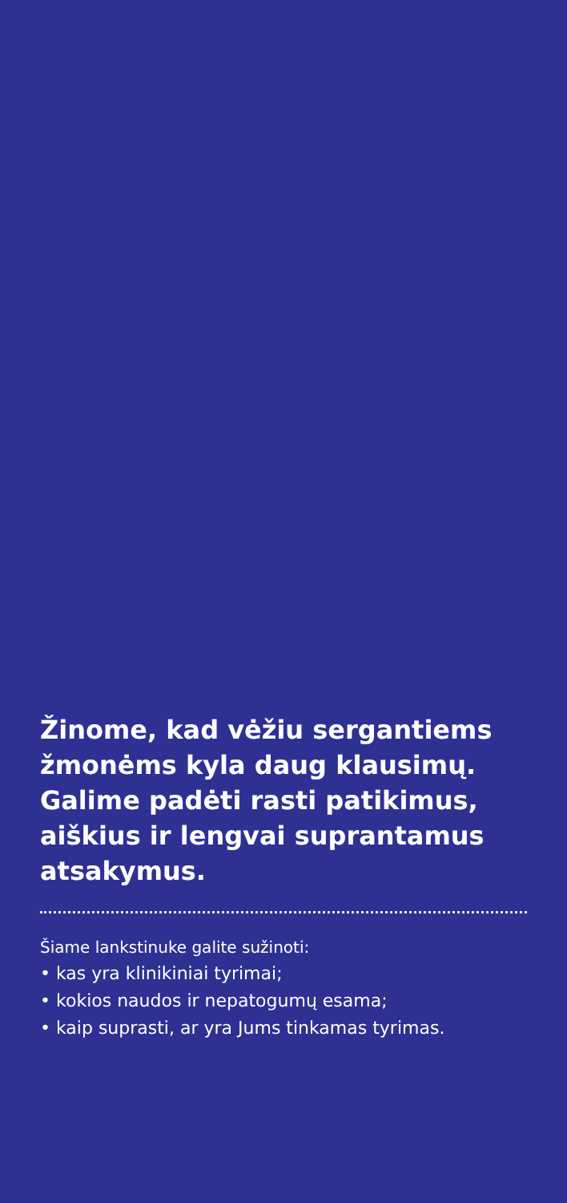Žinome, kad vėžiu sergantiems žmonėms kyla daug klausimų. Galime padėti rasti patikimus, aiškius ir lengvai suprantamus atsakymus.
Šiame lankstinuke galite sužinoti:
• kas yra klinikiniai tyrimai;
• kokios naudos ir nepatogumų esama;
• kaip suprasti, ar yra Jums tinkamas tyrimas.